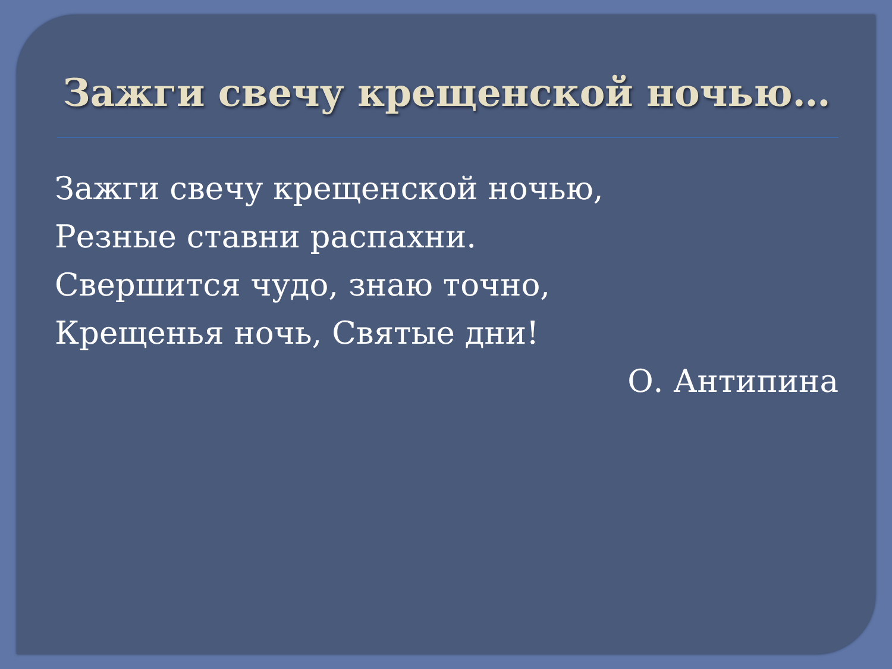Зажги свечу крещенской ночью…
Зажги свечу крещенской ночью,
Резные ставни распахни.
Свершится чудо, знаю точно,
Крещенья ночь, Святые дни!
О. Антипина